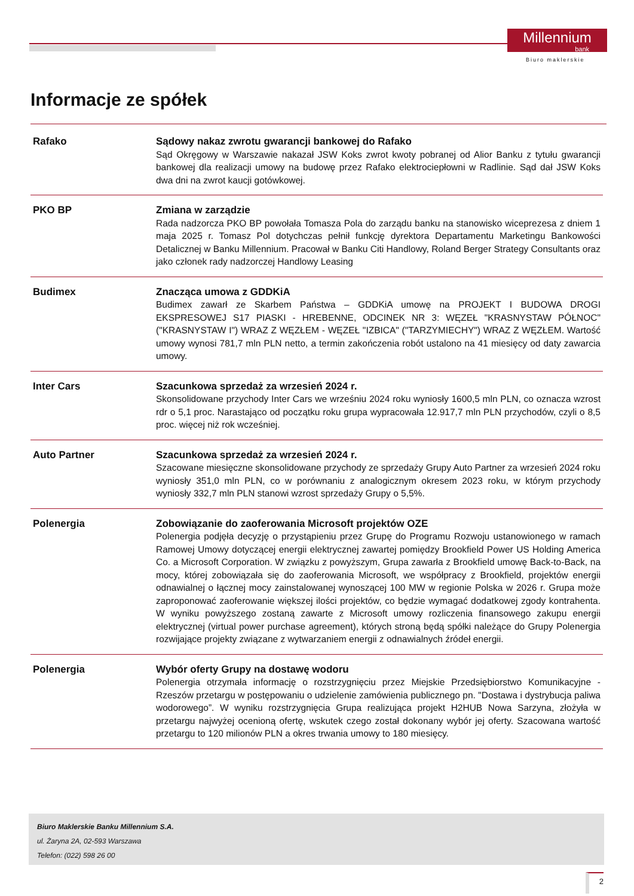Millennium
bank
Biuro maklerskie
Informacje ze spółek
| Rafako | Sądowy nakaz zwrotu gwarancji bankowej do Rafako Sąd Okręgowy w Warszawie nakazał JSW Koks zwrot kwoty pobranej od Alior Banku z tytułu gwarancji bankowej dla realizacji umowy na budowę przez Rafako elektrociepłowni w Radlinie. Sąd dał JSW Koks dwa dni na zwrot kaucji gotówkowej. |
| PKO BP | Zmiana w zarządzie Rada nadzorcza PKO BP powołała Tomasza Pola do zarządu banku na stanowisko wiceprezesa z dniem 1 maja 2025 r. Tomasz Pol dotychczas pełnił funkcję dyrektora Departamentu Marketingu Bankowości Detalicznej w Banku Millennium. Pracował w Banku Citi Handlowy, Roland Berger Strategy Consultants oraz jako członek rady nadzorczej Handlowy Leasing |
| Budimex | Znacząca umowa z GDDKiA Budimex zawarł ze Skarbem Państwa – GDDKiA umowę na PROJEKT I BUDOWA DROGI EKSPRESOWEJ S17 PIASKI - HREBENNE, ODCINEK NR 3: WĘZEŁ "KRASNYSTAW PÓŁNOC" ("KRASNYSTAW I") WRAZ Z WĘZŁEM - WĘZEŁ "IZBICA" ("TARZYMIECHY") WRAZ Z WĘZŁEM. Wartość umowy wynosi 781,7 mln PLN netto, a termin zakończenia robót ustalono na 41 miesięcy od daty zawarcia umowy. |
| Inter Cars | Szacunkowa sprzedaż za wrzesień 2024 r. Skonsolidowane przychody Inter Cars we wrześniu 2024 roku wyniosły 1600,5 mln PLN, co oznacza wzrost rdr o 5,1 proc. Narastająco od początku roku grupa wypracowała 12.917,7 mln PLN przychodów, czyli o 8,5 proc. więcej niż rok wcześniej. |
| Auto Partner | Szacunkowa sprzedaż za wrzesień 2024 r. Szacowane miesięczne skonsolidowane przychody ze sprzedaży Grupy Auto Partner za wrzesień 2024 roku wyniosły 351,0 mln PLN, co w porównaniu z analogicznym okresem 2023 roku, w którym przychody wyniosły 332,7 mln PLN stanowi wzrost sprzedaży Grupy o 5,5%. |
| Polenergia | Zobowiązanie do zaoferowania Microsoft projektów OZE Polenergia podjęła decyzję o przystąpieniu przez Grupę do Programu Rozwoju ustanowionego w ramach Ramowej Umowy dotyczącej energii elektrycznej zawartej pomiędzy Brookfield Power US Holding America Co. a Microsoft Corporation. W związku z powyższym, Grupa zawarła z Brookfield umowę Back-to-Back, na mocy, której zobowiązała się do zaoferowania Microsoft, we współpracy z Brookfield, projektów energii odnawialnej o łącznej mocy zainstalowanej wynoszącej 100 MW w regionie Polska w 2026 r. Grupa może zaproponować zaoferowanie większej ilości projektów, co będzie wymagać dodatkowej zgody kontrahenta. W wyniku powyższego zostaną zawarte z Microsoft umowy rozliczenia finansowego zakupu energii elektrycznej (virtual power purchase agreement), których stroną będą spółki należące do Grupy Polenergia rozwijające projekty związane z wytwarzaniem energii z odnawialnych źródeł energii. |
| Polenergia | Wybór oferty Grupy na dostawę wodoru Polenergia otrzymała informację o rozstrzygnięciu przez Miejskie Przedsiębiorstwo Komunikacyjne - Rzeszów przetargu w postępowaniu o udzielenie zamówienia publicznego pn. "Dostawa i dystrybucja paliwa wodorowego”. W wyniku rozstrzygnięcia Grupa realizująca projekt H2HUB Nowa Sarzyna, złożyła w przetargu najwyżej ocenioną ofertę, wskutek czego został dokonany wybór jej oferty. Szacowana wartość przetargu to 120 milionów PLN a okres trwania umowy to 180 miesięcy. |
Biuro Maklerskie Banku Millennium S.A.
ul. Żaryna 2A, 02-593 Warszawa
Telefon: (022) 598 26 00
2